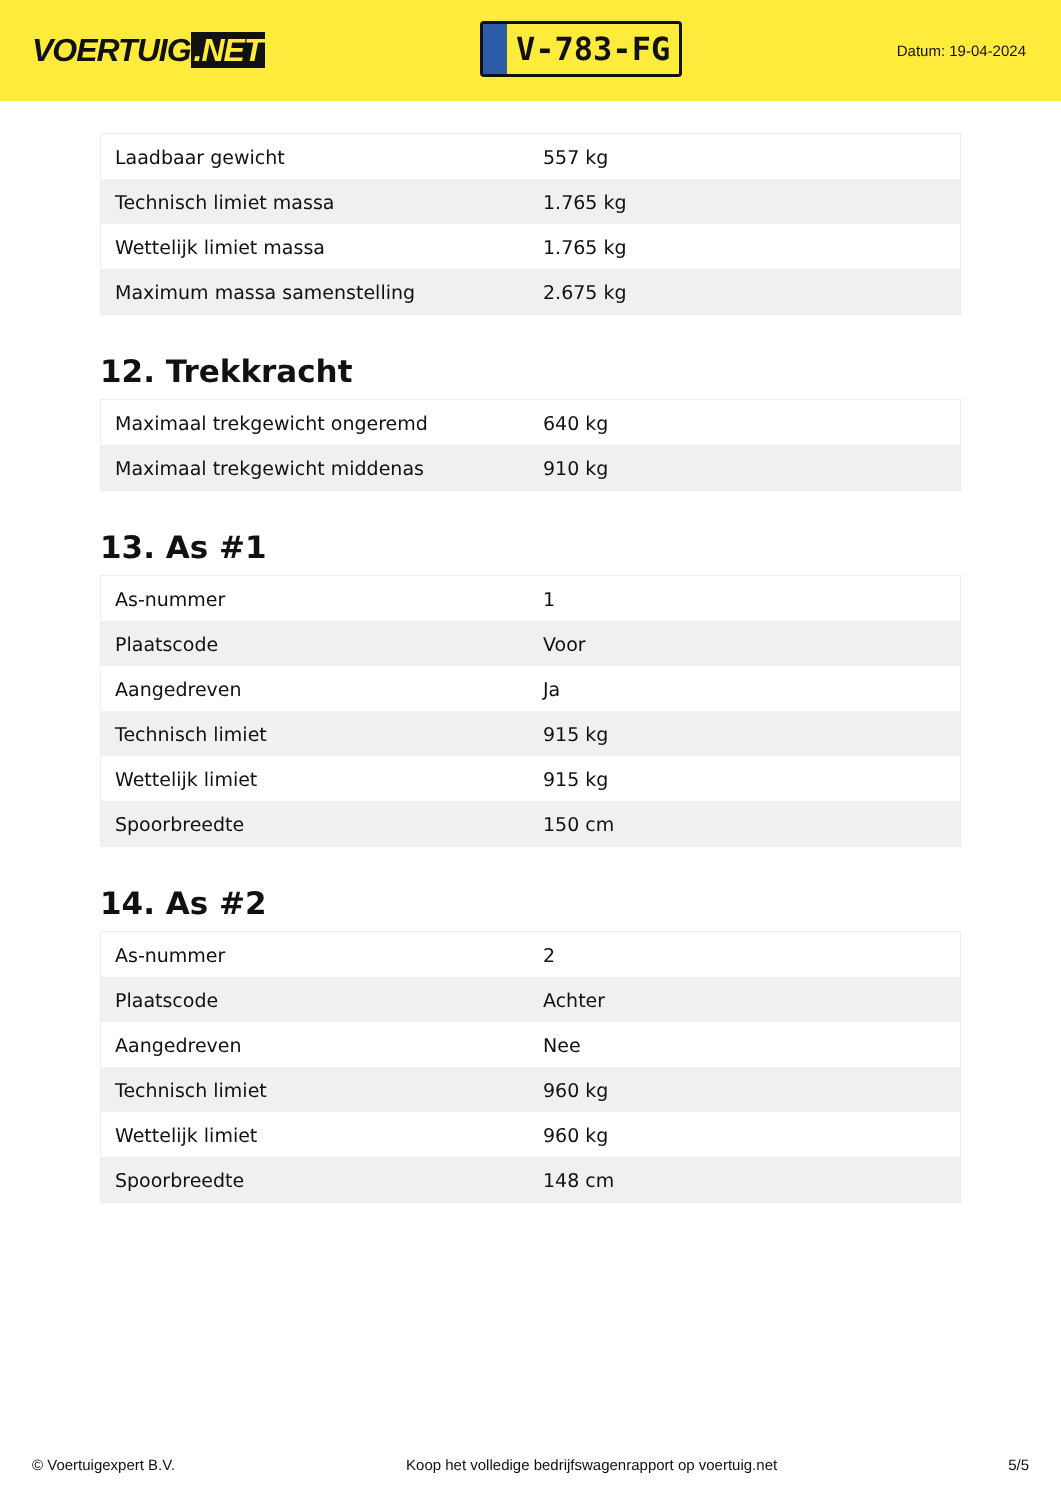VOERTUIG.NET
V-783-FG
Datum: 19-04-2024
| Laadbaar gewicht | 557 kg |
| Technisch limiet massa | 1.765 kg |
| Wettelijk limiet massa | 1.765 kg |
| Maximum massa samenstelling | 2.675 kg |
12. Trekkracht
| Maximaal trekgewicht ongeremd | 640 kg |
| Maximaal trekgewicht middenas | 910 kg |
13. As #1
| As-nummer | 1 |
| Plaatscode | Voor |
| Aangedreven | Ja |
| Technisch limiet | 915 kg |
| Wettelijk limiet | 915 kg |
| Spoorbreedte | 150 cm |
14. As #2
| As-nummer | 2 |
| Plaatscode | Achter |
| Aangedreven | Nee |
| Technisch limiet | 960 kg |
| Wettelijk limiet | 960 kg |
| Spoorbreedte | 148 cm |
© Voertuigexpert B.V. Koop het volledige bedrijfswagenrapport op voertuig.net 5/5